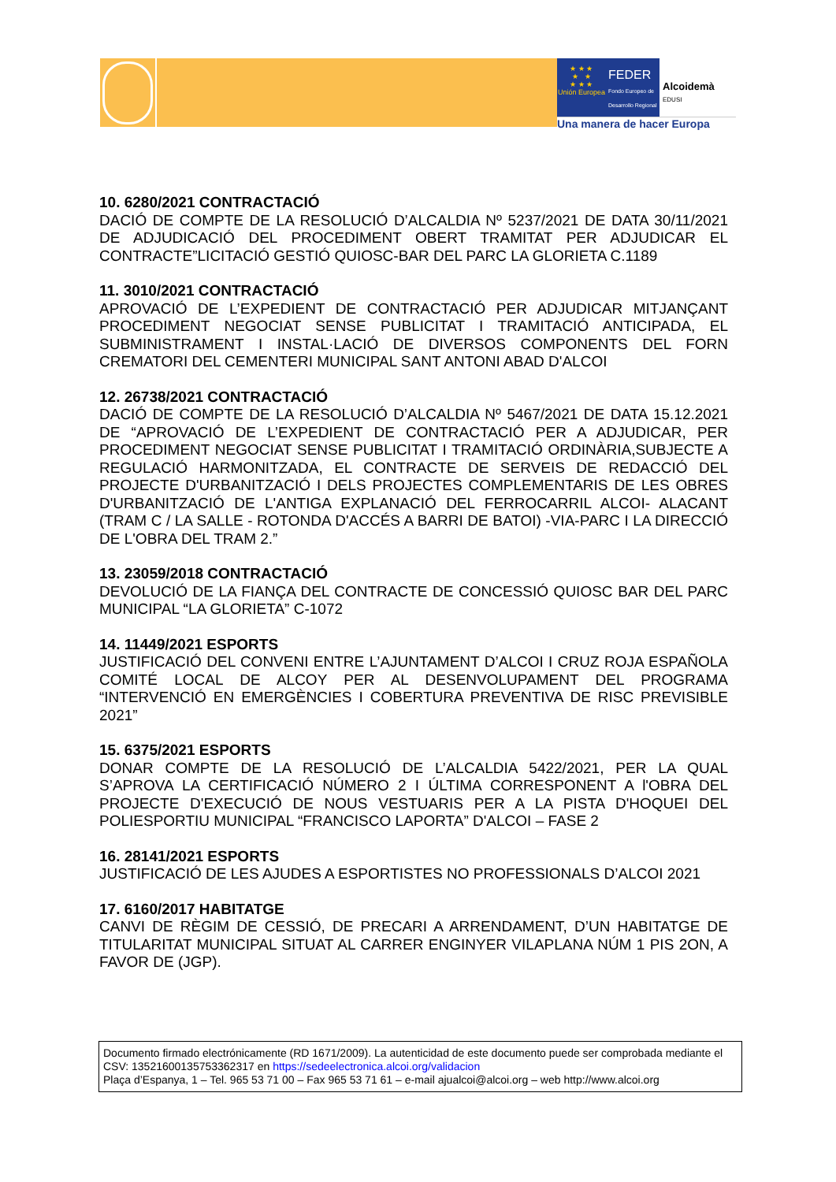★ ★ ★
★ ★
★ ★ ★
Unión Europea
FEDER
Fondo Europeo de Desarrollo Regional
Alcoidemà
EDUSI
Una manera de hacer Europa
10. 6280/2021 CONTRACTACIÓ
DACIÓ DE COMPTE DE LA RESOLUCIÓ D’ALCALDIA Nº 5237/2021 DE DATA 30/11/2021 DE ADJUDICACIÓ DEL PROCEDIMENT OBERT TRAMITAT PER ADJUDICAR EL CONTRACTE”LICITACIÓ GESTIÓ QUIOSC-BAR DEL PARC LA GLORIETA C.1189
11. 3010/2021 CONTRACTACIÓ
APROVACIÓ DE L’EXPEDIENT DE CONTRACTACIÓ PER ADJUDICAR MITJANÇANT PROCEDIMENT NEGOCIAT SENSE PUBLICITAT I TRAMITACIÓ ANTICIPADA, EL SUBMINISTRAMENT I INSTAL·LACIÓ DE DIVERSOS COMPONENTS DEL FORN CREMATORI DEL CEMENTERI MUNICIPAL SANT ANTONI ABAD D'ALCOI
12. 26738/2021 CONTRACTACIÓ
DACIÓ DE COMPTE DE LA RESOLUCIÓ D’ALCALDIA Nº 5467/2021 DE DATA 15.12.2021 DE “APROVACIÓ DE L’EXPEDIENT DE CONTRACTACIÓ PER A ADJUDICAR, PER PROCEDIMENT NEGOCIAT SENSE PUBLICITAT I TRAMITACIÓ ORDINÀRIA,SUBJECTE A REGULACIÓ HARMONITZADA, EL CONTRACTE DE SERVEIS DE REDACCIÓ DEL PROJECTE D'URBANITZACIÓ I DELS PROJECTES COMPLEMENTARIS DE LES OBRES D'URBANITZACIÓ DE L'ANTIGA EXPLANACIÓ DEL FERROCARRIL ALCOI- ALACANT (TRAM C / LA SALLE - ROTONDA D'ACCÉS A BARRI DE BATOI) -VIA-PARC I LA DIRECCIÓ DE L'OBRA DEL TRAM 2.”
13. 23059/2018 CONTRACTACIÓ
DEVOLUCIÓ DE LA FIANÇA DEL CONTRACTE DE CONCESSIÓ QUIOSC BAR DEL PARC MUNICIPAL “LA GLORIETA” C-1072
14. 11449/2021 ESPORTS
JUSTIFICACIÓ DEL CONVENI ENTRE L’AJUNTAMENT D’ALCOI I CRUZ ROJA ESPAÑOLA COMITÉ LOCAL DE ALCOY PER AL DESENVOLUPAMENT DEL PROGRAMA “INTERVENCIÓ EN EMERGÈNCIES I COBERTURA PREVENTIVA DE RISC PREVISIBLE 2021”
15. 6375/2021 ESPORTS
DONAR COMPTE DE LA RESOLUCIÓ DE L’ALCALDIA 5422/2021, PER LA QUAL S’APROVA LA CERTIFICACIÓ NÚMERO 2 I ÚLTIMA CORRESPONENT A l'OBRA DEL PROJECTE D'EXECUCIÓ DE NOUS VESTUARIS PER A LA PISTA D'HOQUEI DEL POLIESPORTIU MUNICIPAL “FRANCISCO LAPORTA” D'ALCOI – FASE 2
16. 28141/2021 ESPORTS
JUSTIFICACIÓ DE LES AJUDES A ESPORTISTES NO PROFESSIONALS D’ALCOI 2021
17. 6160/2017 HABITATGE
CANVI DE RÈGIM DE CESSIÓ, DE PRECARI A ARRENDAMENT, D’UN HABITATGE DE TITULARITAT MUNICIPAL SITUAT AL CARRER ENGINYER VILAPLANA NÚM 1 PIS 2ON, A FAVOR DE (JGP).
Documento firmado electrónicamente (RD 1671/2009). La autenticidad de este documento puede ser comprobada mediante el CSV: 13521600135753362317 en https://sedeelectronica.alcoi.org/validacion
Plaça d’Espanya, 1 – Tel. 965 53 71 00 – Fax 965 53 71 61 – e-mail ajualcoi@alcoi.org – web http://www.alcoi.org